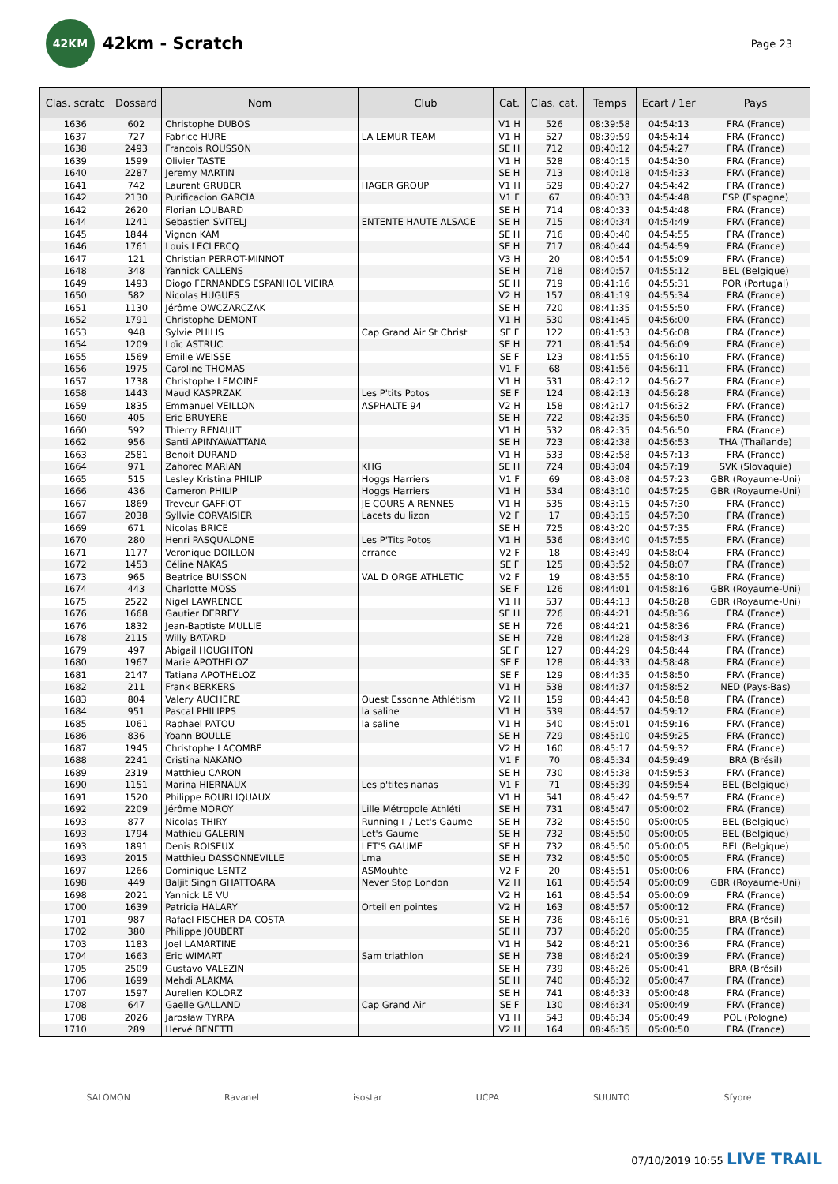42KM
42km - Scratch
Page 23
| Clas. scratc | Dossard | Nom | Club | Cat. | Clas. cat. | Temps | Ecart / 1er | Pays |
| --- | --- | --- | --- | --- | --- | --- | --- | --- |
| 1636 | 602 | Christophe DUBOS | | V1 H | 526 | 08:39:58 | 04:54:13 | FRA (France) |
| 1637 | 727 | Fabrice HURE | LA LEMUR TEAM | V1 H | 527 | 08:39:59 | 04:54:14 | FRA (France) |
| 1638 | 2493 | Francois ROUSSON | | SE H | 712 | 08:40:12 | 04:54:27 | FRA (France) |
| 1639 | 1599 | Olivier TASTE | | V1 H | 528 | 08:40:15 | 04:54:30 | FRA (France) |
| 1640 | 2287 | Jeremy MARTIN | | SE H | 713 | 08:40:18 | 04:54:33 | FRA (France) |
| 1641 | 742 | Laurent GRUBER | HAGER GROUP | V1 H | 529 | 08:40:27 | 04:54:42 | FRA (France) |
| 1642 | 2130 | Purificacion GARCIA | | V1 F | 67 | 08:40:33 | 04:54:48 | ESP (Espagne) |
| 1642 | 2620 | Florian LOUBARD | | SE H | 714 | 08:40:33 | 04:54:48 | FRA (France) |
| 1644 | 1241 | Sebastien SVITELJ | ENTENTE HAUTE ALSACE | SE H | 715 | 08:40:34 | 04:54:49 | FRA (France) |
| 1645 | 1844 | Vignon KAM | | SE H | 716 | 08:40:40 | 04:54:55 | FRA (France) |
| 1646 | 1761 | Louis LECLERCQ | | SE H | 717 | 08:40:44 | 04:54:59 | FRA (France) |
| 1647 | 121 | Christian PERROT-MINNOT | | V3 H | 20 | 08:40:54 | 04:55:09 | FRA (France) |
| 1648 | 348 | Yannick CALLENS | | SE H | 718 | 08:40:57 | 04:55:12 | BEL (Belgique) |
| 1649 | 1493 | Diogo FERNANDES ESPANHOL VIEIRA | | SE H | 719 | 08:41:16 | 04:55:31 | POR (Portugal) |
| 1650 | 582 | Nicolas HUGUES | | V2 H | 157 | 08:41:19 | 04:55:34 | FRA (France) |
| 1651 | 1130 | Jérôme OWCZARCZAK | | SE H | 720 | 08:41:35 | 04:55:50 | FRA (France) |
| 1652 | 1791 | Christophe DEMONT | | V1 H | 530 | 08:41:45 | 04:56:00 | FRA (France) |
| 1653 | 948 | Sylvie PHILIS | Cap Grand Air St Christ | SE F | 122 | 08:41:53 | 04:56:08 | FRA (France) |
| 1654 | 1209 | Loïc ASTRUC | | SE H | 721 | 08:41:54 | 04:56:09 | FRA (France) |
| 1655 | 1569 | Emilie WEISSE | | SE F | 123 | 08:41:55 | 04:56:10 | FRA (France) |
| 1656 | 1975 | Caroline THOMAS | | V1 F | 68 | 08:41:56 | 04:56:11 | FRA (France) |
| 1657 | 1738 | Christophe LEMOINE | | V1 H | 531 | 08:42:12 | 04:56:27 | FRA (France) |
| 1658 | 1443 | Maud KASPRZAK | Les P'tits Potos | SE F | 124 | 08:42:13 | 04:56:28 | FRA (France) |
| 1659 | 1835 | Emmanuel VEILLON | ASPHALTE 94 | V2 H | 158 | 08:42:17 | 04:56:32 | FRA (France) |
| 1660 | 405 | Eric BRUYERE | | SE H | 722 | 08:42:35 | 04:56:50 | FRA (France) |
| 1660 | 592 | Thierry RENAULT | | V1 H | 532 | 08:42:35 | 04:56:50 | FRA (France) |
| 1662 | 956 | Santi APINYAWATTANA | | SE H | 723 | 08:42:38 | 04:56:53 | THA (Thaïlande) |
| 1663 | 2581 | Benoit DURAND | | V1 H | 533 | 08:42:58 | 04:57:13 | FRA (France) |
| 1664 | 971 | Zahorec MARIAN | KHG | SE H | 724 | 08:43:04 | 04:57:19 | SVK (Slovaquie) |
| 1665 | 515 | Lesley Kristina PHILIP | Hoggs Harriers | V1 F | 69 | 08:43:08 | 04:57:23 | GBR (Royaume-Uni) |
| 1666 | 436 | Cameron PHILIP | Hoggs Harriers | V1 H | 534 | 08:43:10 | 04:57:25 | GBR (Royaume-Uni) |
| 1667 | 1869 | Treveur GAFFIOT | JE COURS A RENNES | V1 H | 535 | 08:43:15 | 04:57:30 | FRA (France) |
| 1667 | 2038 | Syllvie CORVAISIER | Lacets du lizon | V2 F | 17 | 08:43:15 | 04:57:30 | FRA (France) |
| 1669 | 671 | Nicolas BRICE | | SE H | 725 | 08:43:20 | 04:57:35 | FRA (France) |
| 1670 | 280 | Henri PASQUALONE | Les P'Tits Potos | V1 H | 536 | 08:43:40 | 04:57:55 | FRA (France) |
| 1671 | 1177 | Veronique DOILLON | errance | V2 F | 18 | 08:43:49 | 04:58:04 | FRA (France) |
| 1672 | 1453 | Céline NAKAS | | SE F | 125 | 08:43:52 | 04:58:07 | FRA (France) |
| 1673 | 965 | Beatrice BUISSON | VAL D ORGE ATHLETIC | V2 F | 19 | 08:43:55 | 04:58:10 | FRA (France) |
| 1674 | 443 | Charlotte MOSS | | SE F | 126 | 08:44:01 | 04:58:16 | GBR (Royaume-Uni) |
| 1675 | 2522 | Nigel LAWRENCE | | V1 H | 537 | 08:44:13 | 04:58:28 | GBR (Royaume-Uni) |
| 1676 | 1668 | Gautier DERREY | | SE H | 726 | 08:44:21 | 04:58:36 | FRA (France) |
| 1676 | 1832 | Jean-Baptiste MULLIE | | SE H | 726 | 08:44:21 | 04:58:36 | FRA (France) |
| 1678 | 2115 | Willy BATARD | | SE H | 728 | 08:44:28 | 04:58:43 | FRA (France) |
| 1679 | 497 | Abigail HOUGHTON | | SE F | 127 | 08:44:29 | 04:58:44 | FRA (France) |
| 1680 | 1967 | Marie APOTHELOZ | | SE F | 128 | 08:44:33 | 04:58:48 | FRA (France) |
| 1681 | 2147 | Tatiana APOTHELOZ | | SE F | 129 | 08:44:35 | 04:58:50 | FRA (France) |
| 1682 | 211 | Frank BERKERS | | V1 H | 538 | 08:44:37 | 04:58:52 | NED (Pays-Bas) |
| 1683 | 804 | Valery AUCHERE | Ouest Essonne Athlétism | V2 H | 159 | 08:44:43 | 04:58:58 | FRA (France) |
| 1684 | 951 | Pascal PHILIPPS | la saline | V1 H | 539 | 08:44:57 | 04:59:12 | FRA (France) |
| 1685 | 1061 | Raphael PATOU | la saline | V1 H | 540 | 08:45:01 | 04:59:16 | FRA (France) |
| 1686 | 836 | Yoann BOULLE | | SE H | 729 | 08:45:10 | 04:59:25 | FRA (France) |
| 1687 | 1945 | Christophe LACOMBE | | V2 H | 160 | 08:45:17 | 04:59:32 | FRA (France) |
| 1688 | 2241 | Cristina NAKANO | | V1 F | 70 | 08:45:34 | 04:59:49 | BRA (Brésil) |
| 1689 | 2319 | Matthieu CARON | | SE H | 730 | 08:45:38 | 04:59:53 | FRA (France) |
| 1690 | 1151 | Marina HIERNAUX | Les p'tites nanas | V1 F | 71 | 08:45:39 | 04:59:54 | BEL (Belgique) |
| 1691 | 1520 | Philippe BOURLIQUAUX | | V1 H | 541 | 08:45:42 | 04:59:57 | FRA (France) |
| 1692 | 2209 | Jérôme MOROY | Lille Métropole Athléti | SE H | 731 | 08:45:47 | 05:00:02 | FRA (France) |
| 1693 | 877 | Nicolas THIRY | Running+ / Let's Gaume | SE H | 732 | 08:45:50 | 05:00:05 | BEL (Belgique) |
| 1693 | 1794 | Mathieu GALERIN | Let's Gaume | SE H | 732 | 08:45:50 | 05:00:05 | BEL (Belgique) |
| 1693 | 1891 | Denis ROISEUX | LET'S GAUME | SE H | 732 | 08:45:50 | 05:00:05 | BEL (Belgique) |
| 1693 | 2015 | Matthieu DASSONNEVILLE | Lma | SE H | 732 | 08:45:50 | 05:00:05 | FRA (France) |
| 1697 | 1266 | Dominique LENTZ | ASMouhte | V2 F | 20 | 08:45:51 | 05:00:06 | FRA (France) |
| 1698 | 449 | Baljit Singh GHATTOARA | Never Stop London | V2 H | 161 | 08:45:54 | 05:00:09 | GBR (Royaume-Uni) |
| 1698 | 2021 | Yannick LE VU | | V2 H | 161 | 08:45:54 | 05:00:09 | FRA (France) |
| 1700 | 1639 | Patricia HALARY | Orteil en pointes | V2 H | 163 | 08:45:57 | 05:00:12 | FRA (France) |
| 1701 | 987 | Rafael FISCHER DA COSTA | | SE H | 736 | 08:46:16 | 05:00:31 | BRA (Brésil) |
| 1702 | 380 | Philippe JOUBERT | | SE H | 737 | 08:46:20 | 05:00:35 | FRA (France) |
| 1703 | 1183 | Joel LAMARTINE | | V1 H | 542 | 08:46:21 | 05:00:36 | FRA (France) |
| 1704 | 1663 | Eric WIMART | Sam triathlon | SE H | 738 | 08:46:24 | 05:00:39 | FRA (France) |
| 1705 | 2509 | Gustavo VALEZIN | | SE H | 739 | 08:46:26 | 05:00:41 | BRA (Brésil) |
| 1706 | 1699 | Mehdi ALAKMA | | SE H | 740 | 08:46:32 | 05:00:47 | FRA (France) |
| 1707 | 1597 | Aurelien KOLORZ | | SE H | 741 | 08:46:33 | 05:00:48 | FRA (France) |
| 1708 | 647 | Gaelle GALLAND | Cap Grand Air | SE F | 130 | 08:46:34 | 05:00:49 | FRA (France) |
| 1708 | 2026 | Jarosław TYRPA | | V1 H | 543 | 08:46:34 | 05:00:49 | POL (Pologne) |
| 1710 | 289 | Hervé BENETTI | | V2 H | 164 | 08:46:35 | 05:00:50 | FRA (France) |
SALOMON Ravanel isostar UCPA SUUNTO Sfyore
07/10/2019 10:55 LIVE TRAIL